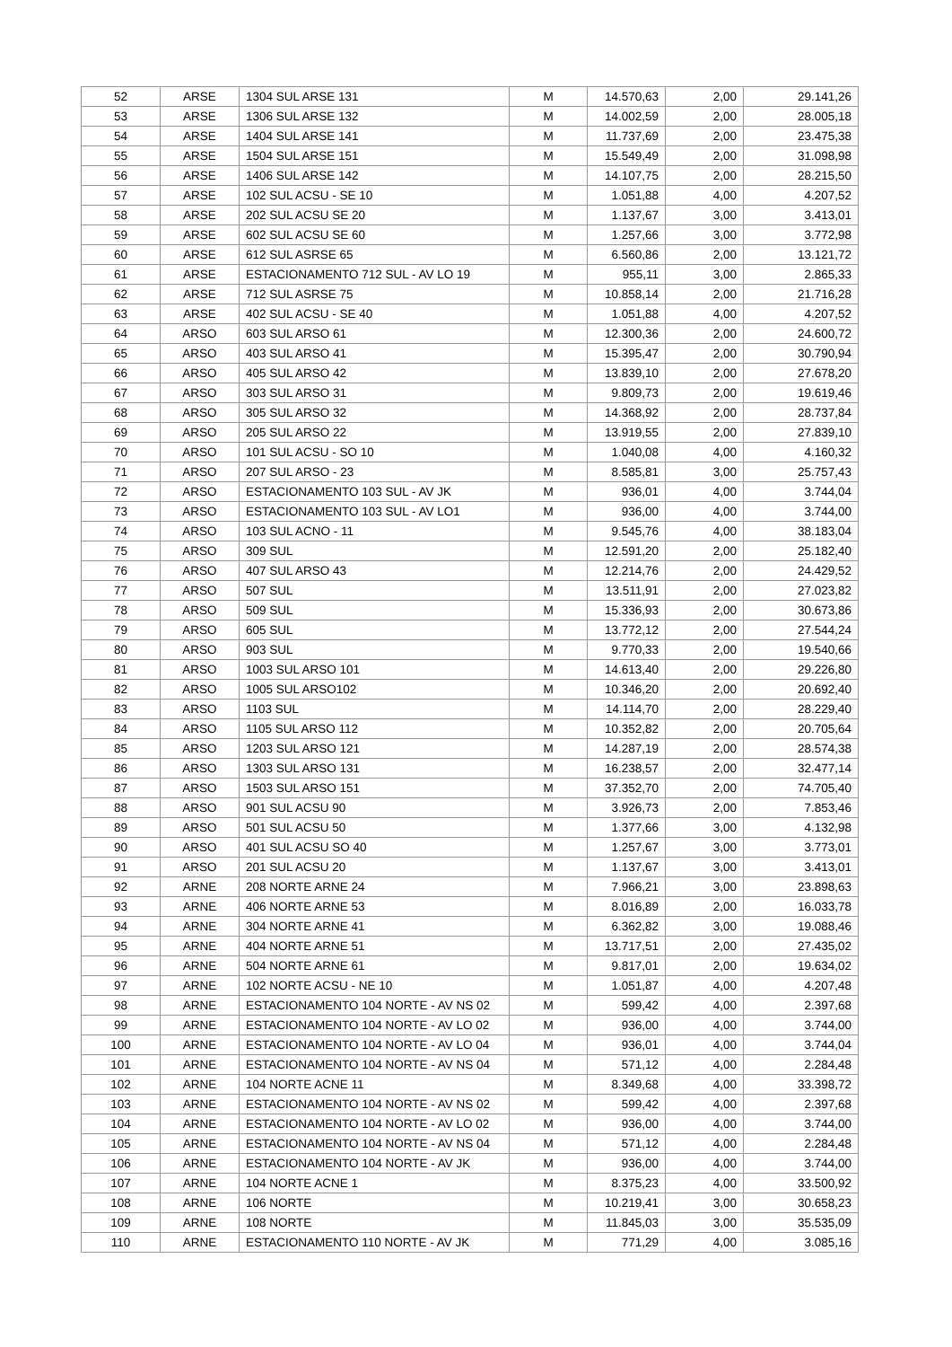| 52 | ARSE | 1304 SUL ARSE 131 | M | 14.570,63 | 2,00 | 29.141,26 |
| 53 | ARSE | 1306 SUL ARSE 132 | M | 14.002,59 | 2,00 | 28.005,18 |
| 54 | ARSE | 1404 SUL ARSE 141 | M | 11.737,69 | 2,00 | 23.475,38 |
| 55 | ARSE | 1504 SUL ARSE 151 | M | 15.549,49 | 2,00 | 31.098,98 |
| 56 | ARSE | 1406 SUL ARSE 142 | M | 14.107,75 | 2,00 | 28.215,50 |
| 57 | ARSE | 102 SUL ACSU - SE 10 | M | 1.051,88 | 4,00 | 4.207,52 |
| 58 | ARSE | 202 SUL ACSU SE 20 | M | 1.137,67 | 3,00 | 3.413,01 |
| 59 | ARSE | 602 SUL ACSU SE 60 | M | 1.257,66 | 3,00 | 3.772,98 |
| 60 | ARSE | 612 SUL ASRSE 65 | M | 6.560,86 | 2,00 | 13.121,72 |
| 61 | ARSE | ESTACIONAMENTO 712 SUL - AV LO 19 | M | 955,11 | 3,00 | 2.865,33 |
| 62 | ARSE | 712 SUL ASRSE 75 | M | 10.858,14 | 2,00 | 21.716,28 |
| 63 | ARSE | 402 SUL ACSU - SE 40 | M | 1.051,88 | 4,00 | 4.207,52 |
| 64 | ARSO | 603 SUL ARSO 61 | M | 12.300,36 | 2,00 | 24.600,72 |
| 65 | ARSO | 403 SUL ARSO 41 | M | 15.395,47 | 2,00 | 30.790,94 |
| 66 | ARSO | 405 SUL ARSO 42 | M | 13.839,10 | 2,00 | 27.678,20 |
| 67 | ARSO | 303 SUL ARSO 31 | M | 9.809,73 | 2,00 | 19.619,46 |
| 68 | ARSO | 305 SUL ARSO 32 | M | 14.368,92 | 2,00 | 28.737,84 |
| 69 | ARSO | 205 SUL ARSO 22 | M | 13.919,55 | 2,00 | 27.839,10 |
| 70 | ARSO | 101 SUL ACSU - SO 10 | M | 1.040,08 | 4,00 | 4.160,32 |
| 71 | ARSO | 207 SUL ARSO - 23 | M | 8.585,81 | 3,00 | 25.757,43 |
| 72 | ARSO | ESTACIONAMENTO 103 SUL - AV JK | M | 936,01 | 4,00 | 3.744,04 |
| 73 | ARSO | ESTACIONAMENTO 103 SUL - AV LO1 | M | 936,00 | 4,00 | 3.744,00 |
| 74 | ARSO | 103 SUL ACNO - 11 | M | 9.545,76 | 4,00 | 38.183,04 |
| 75 | ARSO | 309 SUL | M | 12.591,20 | 2,00 | 25.182,40 |
| 76 | ARSO | 407 SUL ARSO 43 | M | 12.214,76 | 2,00 | 24.429,52 |
| 77 | ARSO | 507 SUL | M | 13.511,91 | 2,00 | 27.023,82 |
| 78 | ARSO | 509 SUL | M | 15.336,93 | 2,00 | 30.673,86 |
| 79 | ARSO | 605 SUL | M | 13.772,12 | 2,00 | 27.544,24 |
| 80 | ARSO | 903 SUL | M | 9.770,33 | 2,00 | 19.540,66 |
| 81 | ARSO | 1003 SUL ARSO 101 | M | 14.613,40 | 2,00 | 29.226,80 |
| 82 | ARSO | 1005 SUL ARSO102 | M | 10.346,20 | 2,00 | 20.692,40 |
| 83 | ARSO | 1103 SUL | M | 14.114,70 | 2,00 | 28.229,40 |
| 84 | ARSO | 1105 SUL ARSO 112 | M | 10.352,82 | 2,00 | 20.705,64 |
| 85 | ARSO | 1203 SUL ARSO 121 | M | 14.287,19 | 2,00 | 28.574,38 |
| 86 | ARSO | 1303 SUL ARSO 131 | M | 16.238,57 | 2,00 | 32.477,14 |
| 87 | ARSO | 1503 SUL ARSO 151 | M | 37.352,70 | 2,00 | 74.705,40 |
| 88 | ARSO | 901 SUL ACSU 90 | M | 3.926,73 | 2,00 | 7.853,46 |
| 89 | ARSO | 501 SUL ACSU 50 | M | 1.377,66 | 3,00 | 4.132,98 |
| 90 | ARSO | 401 SUL ACSU SO 40 | M | 1.257,67 | 3,00 | 3.773,01 |
| 91 | ARSO | 201 SUL ACSU 20 | M | 1.137,67 | 3,00 | 3.413,01 |
| 92 | ARNE | 208 NORTE ARNE 24 | M | 7.966,21 | 3,00 | 23.898,63 |
| 93 | ARNE | 406 NORTE ARNE 53 | M | 8.016,89 | 2,00 | 16.033,78 |
| 94 | ARNE | 304 NORTE ARNE 41 | M | 6.362,82 | 3,00 | 19.088,46 |
| 95 | ARNE | 404 NORTE ARNE 51 | M | 13.717,51 | 2,00 | 27.435,02 |
| 96 | ARNE | 504 NORTE ARNE 61 | M | 9.817,01 | 2,00 | 19.634,02 |
| 97 | ARNE | 102 NORTE ACSU - NE 10 | M | 1.051,87 | 4,00 | 4.207,48 |
| 98 | ARNE | ESTACIONAMENTO 104 NORTE - AV NS 02 | M | 599,42 | 4,00 | 2.397,68 |
| 99 | ARNE | ESTACIONAMENTO 104 NORTE - AV LO 02 | M | 936,00 | 4,00 | 3.744,00 |
| 100 | ARNE | ESTACIONAMENTO 104 NORTE - AV LO 04 | M | 936,01 | 4,00 | 3.744,04 |
| 101 | ARNE | ESTACIONAMENTO 104 NORTE - AV NS 04 | M | 571,12 | 4,00 | 2.284,48 |
| 102 | ARNE | 104 NORTE ACNE 11 | M | 8.349,68 | 4,00 | 33.398,72 |
| 103 | ARNE | ESTACIONAMENTO 104 NORTE - AV NS 02 | M | 599,42 | 4,00 | 2.397,68 |
| 104 | ARNE | ESTACIONAMENTO 104 NORTE - AV LO 02 | M | 936,00 | 4,00 | 3.744,00 |
| 105 | ARNE | ESTACIONAMENTO 104 NORTE - AV NS 04 | M | 571,12 | 4,00 | 2.284,48 |
| 106 | ARNE | ESTACIONAMENTO 104 NORTE - AV JK | M | 936,00 | 4,00 | 3.744,00 |
| 107 | ARNE | 104 NORTE ACNE 1 | M | 8.375,23 | 4,00 | 33.500,92 |
| 108 | ARNE | 106 NORTE | M | 10.219,41 | 3,00 | 30.658,23 |
| 109 | ARNE | 108 NORTE | M | 11.845,03 | 3,00 | 35.535,09 |
| 110 | ARNE | ESTACIONAMENTO 110 NORTE - AV JK | M | 771,29 | 4,00 | 3.085,16 |